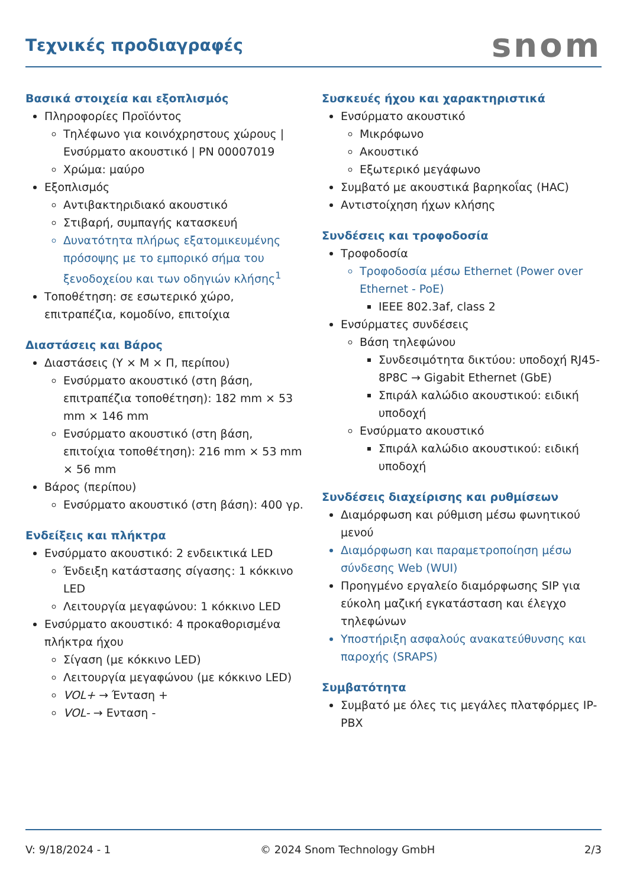Τεχνικές προδιαγραφές
snom
Βασικά στοιχεία και εξοπλισμός
Πληροφορίες Προϊόντος
Τηλέφωνο για κοινόχρηστους χώρους | Ενσύρματο ακουστικό | PN 00007019
Χρώμα: μαύρο
Εξοπλισμός
Αντιβακτηριδιακό ακουστικό
Στιβαρή, συμπαγής κατασκευή
Δυνατότητα πλήρως εξατομικευμένης πρόσοψης με το εμπορικό σήμα του ξενοδοχείου και των οδηγιών κλήσης<sup>1</sup>
Τοποθέτηση: σε εσωτερικό χώρο, επιτραπέζια, κομοδίνο, επιτοίχια
Διαστάσεις και Βάρος
Διαστάσεις (Υ × Μ × Π, περίπου)
Ενσύρματο ακουστικό (στη βάση, επιτραπέζια τοποθέτηση): 182 mm × 53 mm × 146 mm
Ενσύρματο ακουστικό (στη βάση, επιτοίχια τοποθέτηση): 216 mm × 53 mm × 56 mm
Βάρος (περίπου)
Ενσύρματο ακουστικό (στη βάση): 400 γρ.
Ενδείξεις και πλήκτρα
Ενσύρματο ακουστικό: 2 ενδεικτικά LED
Ένδειξη κατάστασης σίγασης: 1 κόκκινο LED
Λειτουργία μεγαφώνου: 1 κόκκινο LED
Ενσύρματο ακουστικό: 4 προκαθορισμένα πλήκτρα ήχου
Σίγαση (με κόκκινο LED)
Λειτουργία μεγαφώνου (με κόκκινο LED)
VOL+ → Ένταση +
VOL- → Ενταση -
Συσκευές ήχου και χαρακτηριστικά
Ενσύρματο ακουστικό
Μικρόφωνο
Ακουστικό
Εξωτερικό μεγάφωνο
Συμβατό με ακουστικά βαρηκοΐας (HAC)
Αντιστοίχηση ήχων κλήσης
Συνδέσεις και τροφοδοσία
Τροφοδοσία
Τροφοδοσία μέσω Ethernet (Power over Ethernet - PoE)
IEEE 802.3af, class 2
Ενσύρματες συνδέσεις
Βάση τηλεφώνου
Συνδεσιμότητα δικτύου: υποδοχή RJ45-8P8C → Gigabit Ethernet (GbE)
Σπιράλ καλώδιο ακουστικού: ειδική υποδοχή
Ενσύρματο ακουστικό
Σπιράλ καλώδιο ακουστικού: ειδική υποδοχή
Συνδέσεις διαχείρισης και ρυθμίσεων
Διαμόρφωση και ρύθμιση μέσω φωνητικού μενού
Διαμόρφωση και παραμετροποίηση μέσω σύνδεσης Web (WUI)
Προηγμένο εργαλείο διαμόρφωσης SIP για εύκολη μαζική εγκατάσταση και έλεγχο τηλεφώνων
Υποστήριξη ασφαλούς ανακατεύθυνσης και παροχής (SRAPS)
Συμβατότητα
Συμβατό με όλες τις μεγάλες πλατφόρμες IP-PBX
V: 9/18/2024 - 1 © 2024 Snom Technology GmbH 2/3